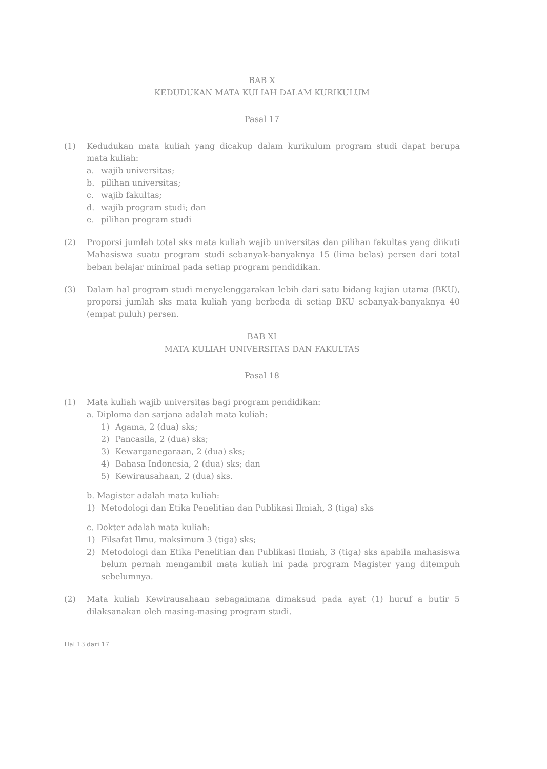BAB X
KEDUDUKAN MATA KULIAH DALAM KURIKULUM
Pasal 17
(1) Kedudukan mata kuliah yang dicakup dalam kurikulum program studi dapat berupa mata kuliah:
a. wajib universitas;
b. pilihan universitas;
c. wajib fakultas;
d. wajib program studi; dan
e. pilihan program studi
(2) Proporsi jumlah total sks mata kuliah wajib universitas dan pilihan fakultas yang diikuti Mahasiswa suatu program studi sebanyak-banyaknya 15 (lima belas) persen dari total beban belajar minimal pada setiap program pendidikan.
(3) Dalam hal program studi menyelenggarakan lebih dari satu bidang kajian utama (BKU), proporsi jumlah sks mata kuliah yang berbeda di setiap BKU sebanyak-banyaknya 40 (empat puluh) persen.
BAB XI
MATA KULIAH UNIVERSITAS DAN FAKULTAS
Pasal 18
(1) Mata kuliah wajib universitas bagi program pendidikan:
a. Diploma dan sarjana adalah mata kuliah:
1) Agama, 2 (dua) sks;
2) Pancasila, 2 (dua) sks;
3) Kewarganegaraan, 2 (dua) sks;
4) Bahasa Indonesia, 2 (dua) sks; dan
5) Kewirausahaan, 2 (dua) sks.
b. Magister adalah mata kuliah:
1) Metodologi dan Etika Penelitian dan Publikasi Ilmiah, 3 (tiga) sks
c. Dokter adalah mata kuliah:
1) Filsafat Ilmu, maksimum 3 (tiga) sks;
2) Metodologi dan Etika Penelitian dan Publikasi Ilmiah, 3 (tiga) sks apabila mahasiswa belum pernah mengambil mata kuliah ini pada program Magister yang ditempuh sebelumnya.
(2) Mata kuliah Kewirausahaan sebagaimana dimaksud pada ayat (1) huruf a butir 5 dilaksanakan oleh masing-masing program studi.
Hal 13 dari 17